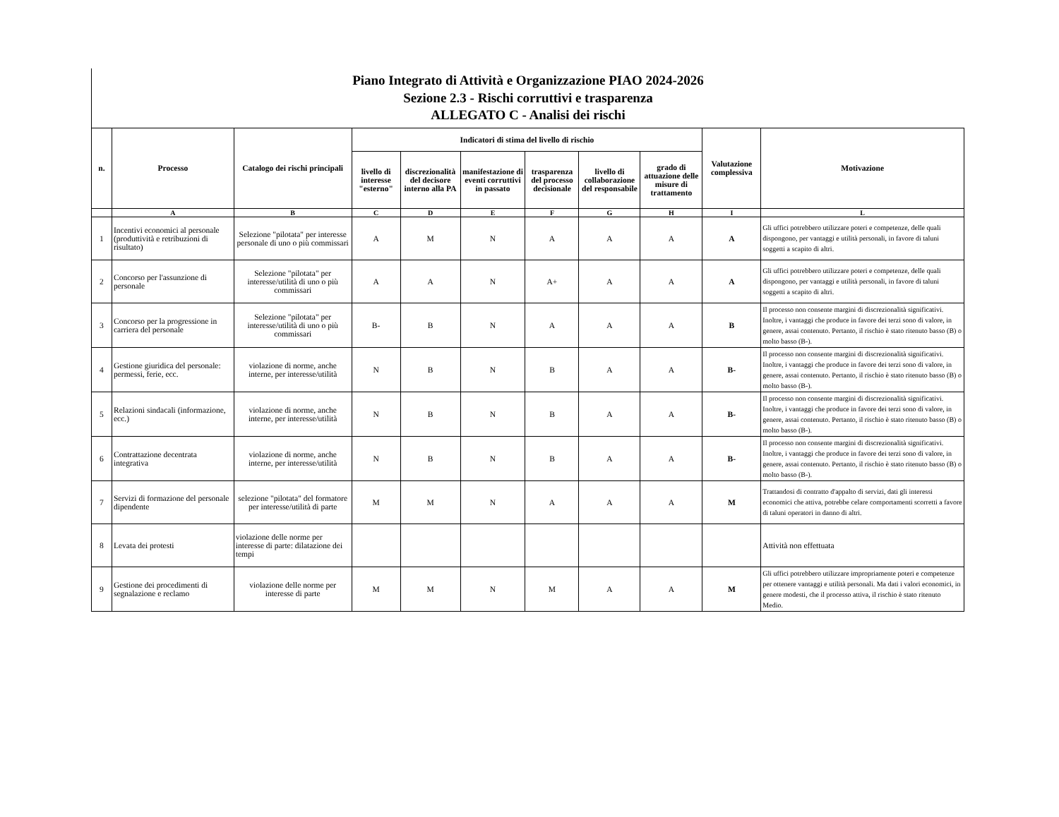Piano Integrato di Attività e Organizzazione PIAO 2024-2026
Sezione 2.3 - Rischi corruttivi e trasparenza
ALLEGATO C - Analisi dei rischi
| n. | Processo | Catalogo dei rischi principali | Indicatori di stima del livello di rischio | | | | | | Valutazione complessiva | Motivazione |
| --- | --- | --- | --- | --- | --- | --- | --- | --- | --- | --- |
| | | | livello di interesse "esterno" | discrezionalità del decisore interno alla PA | manifestazione di eventi corruttivi in passato | trasparenza del processo decisionale | livello di collaborazione del responsabile | grado di attuazione delle misure di trattamento | | |
| | A | B | C | D | E | F | G | H | I | L |
| 1 | Incentivi economici al personale (produttività e retribuzioni di risultato) | Selezione "pilotata" per interesse personale di uno o più commissari | A | M | N | A | A | A | A | Gli uffici potrebbero utilizzare poteri e competenze, delle quali dispongono, per vantaggi e utilità personali, in favore di taluni soggetti a scapito di altri. |
| 2 | Concorso per l'assunzione di personale | Selezione "pilotata" per interesse/utilità di uno o più commissari | A | A | N | A+ | A | A | A | Gli uffici potrebbero utilizzare poteri e competenze, delle quali dispongono, per vantaggi e utilità personali, in favore di taluni soggetti a scapito di altri. |
| 3 | Concorso per la progressione in carriera del personale | Selezione "pilotata" per interesse/utilità di uno o più commissari | B- | B | N | A | A | A | B | Il processo non consente margini di discrezionalità significativi. Inoltre, i vantaggi che produce in favore dei terzi sono di valore, in genere, assai contenuto. Pertanto, il rischio è stato ritenuto basso (B) o molto basso (B-). |
| 4 | Gestione giuridica del personale: permessi, ferie, ecc. | violazione di norme, anche interne, per interesse/utilità | N | B | N | B | A | A | B- | Il processo non consente margini di discrezionalità significativi. Inoltre, i vantaggi che produce in favore dei terzi sono di valore, in genere, assai contenuto. Pertanto, il rischio è stato ritenuto basso (B) o molto basso (B-). |
| 5 | Relazioni sindacali (informazione, ecc.) | violazione di norme, anche interne, per interesse/utilità | N | B | N | B | A | A | B- | Il processo non consente margini di discrezionalità significativi. Inoltre, i vantaggi che produce in favore dei terzi sono di valore, in genere, assai contenuto. Pertanto, il rischio è stato ritenuto basso (B) o molto basso (B-). |
| 6 | Contrattazione decentrata integrativa | violazione di norme, anche interne, per interesse/utilità | N | B | N | B | A | A | B- | Il processo non consente margini di discrezionalità significativi. Inoltre, i vantaggi che produce in favore dei terzi sono di valore, in genere, assai contenuto. Pertanto, il rischio è stato ritenuto basso (B) o molto basso (B-). |
| 7 | Servizi di formazione del personale dipendente | selezione "pilotata" del formatore per interesse/utilità di parte | M | M | N | A | A | A | M | Trattandosi di contratto d'appalto di servizi, dati gli interessi economici che attiva, potrebbe celare comportamenti scorretti a favore di taluni operatori in danno di altri. |
| 8 | Levata dei protesti | violazione delle norme per interesse di parte: dilatazione dei tempi | | | | | | | | Attività non effettuata |
| 9 | Gestione dei procedimenti di segnalazione e reclamo | violazione delle norme per interesse di parte | M | M | N | M | A | A | M | Gli uffici potrebbero utilizzare impropriamente poteri e competenze per ottenere vantaggi e utilità personali. Ma dati i valori economici, in genere modesti, che il processo attiva, il rischio è stato ritenuto Medio. |